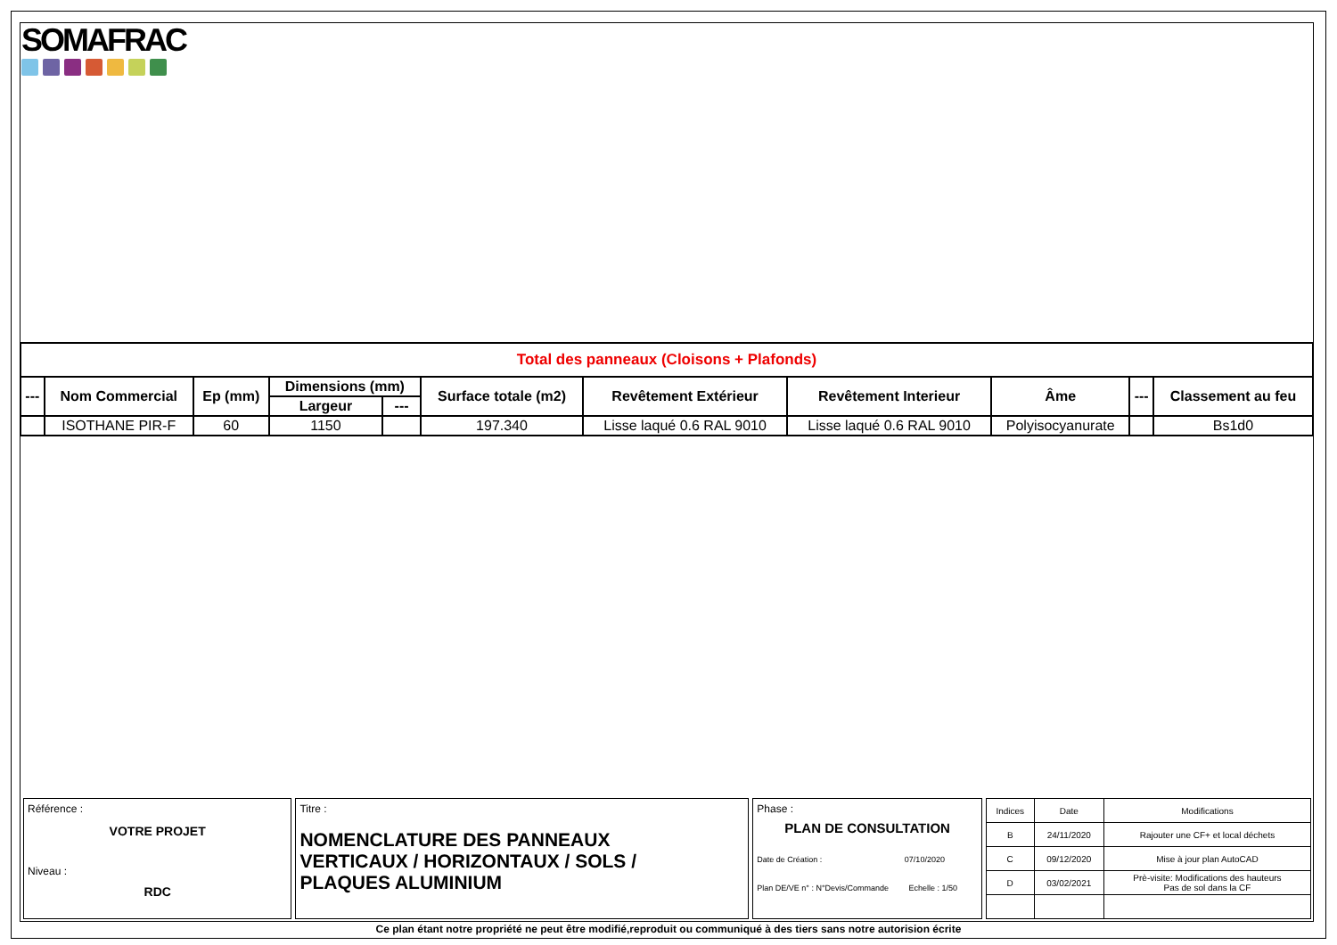SOMAFRAC
| Total des panneaux (Cloisons + Plafonds) | | | | | | | | | | |
| --- | Nom Commercial | Ep (mm) | Dimensions (mm) | | Surface totale (m2) | Revêtement Extérieur | Revêtement Interieur | Âme | --- | Classement au feu |
| | | | Largeur | --- | | | | | | |
| | ISOTHANE PIR-F | 60 | 1150 | | 197.340 | Lisse laqué 0.6 RAL 9010 | Lisse laqué 0.6 RAL 9010 | Polyisocyanurate | | Bs1d0 |
Référence :
VOTRE PROJET
Niveau :
RDC
Titre :
NOMENCLATURE DES PANNEAUX VERTICAUX / HORIZONTAUX / SOLS / PLAQUES ALUMINIUM
Phase :
PLAN DE CONSULTATION
Date de Création : 07/10/2020
Plan DE/VE n° : N°Devis/Commande Echelle : 1/50
| Indices | Date | Modifications |
| B | 24/11/2020 | Rajouter une CF+ et local déchets |
| C | 09/12/2020 | Mise à jour plan AutoCAD |
| D | 03/02/2021 | Prè-visite: Modifications des hauteurs Pas de sol dans la CF |
Ce plan étant notre propriété ne peut être modifié,reproduit ou communiqué à des tiers sans notre autorision écrite